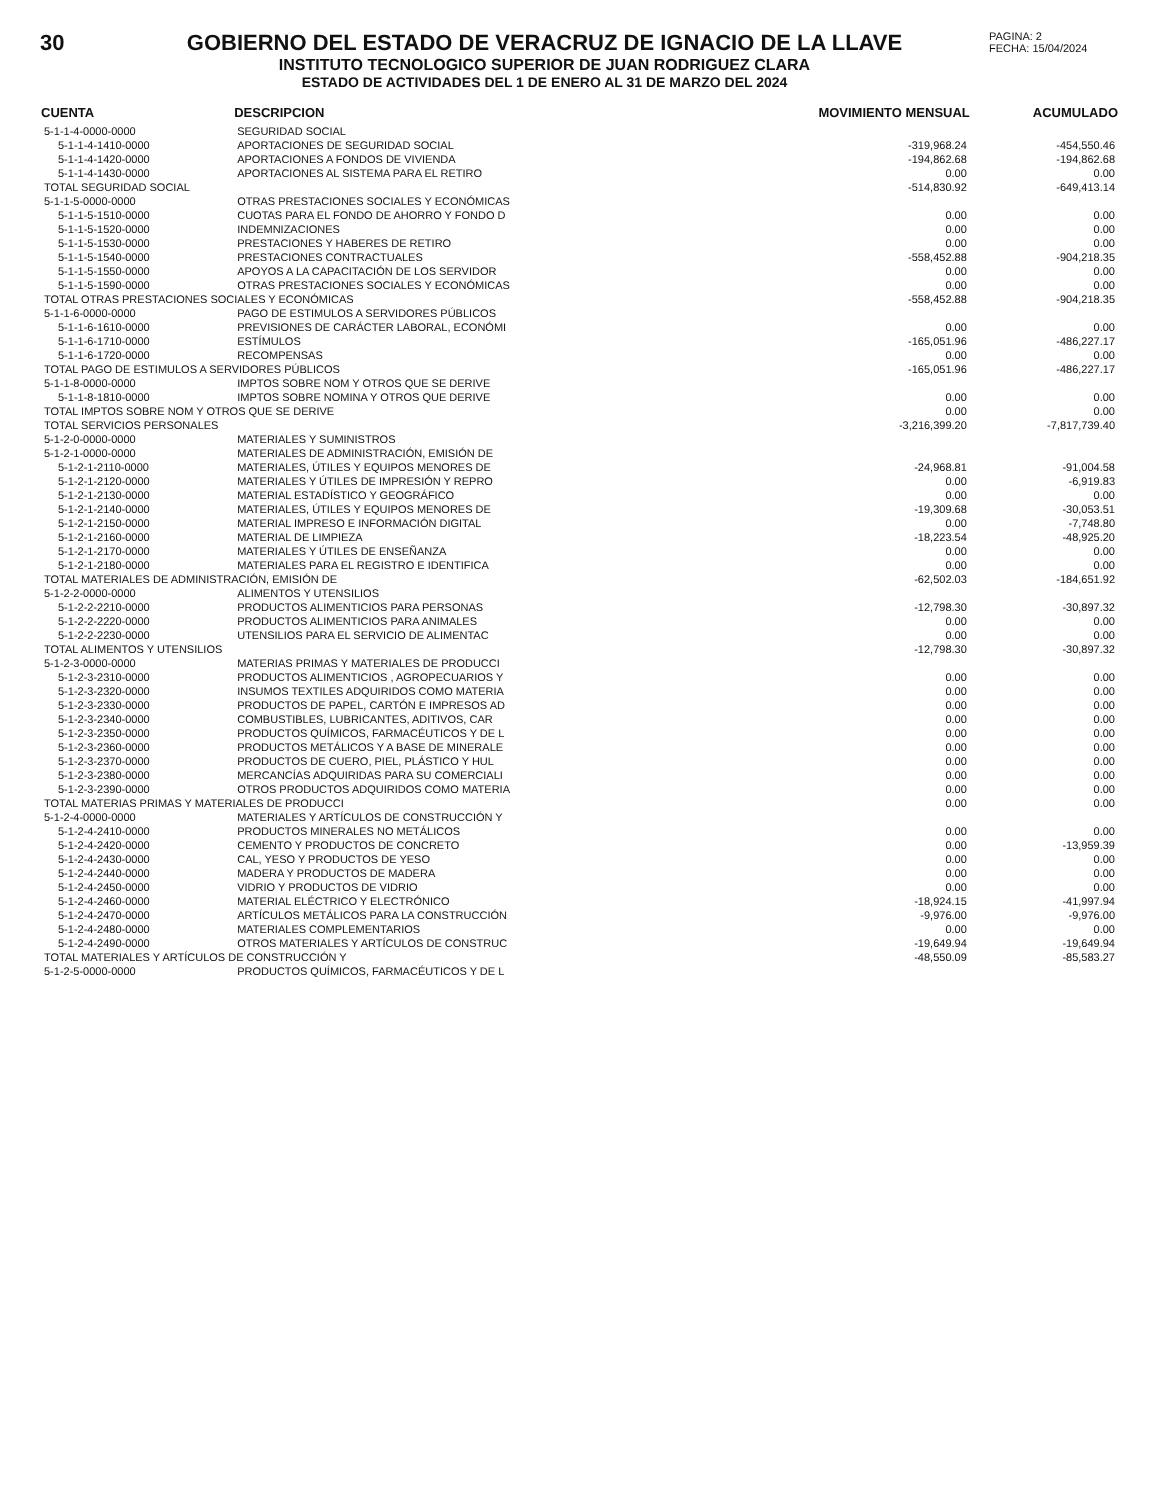30 GOBIERNO DEL ESTADO DE VERACRUZ DE IGNACIO DE LA LLAVE
INSTITUTO TECNOLOGICO SUPERIOR DE JUAN RODRIGUEZ CLARA
ESTADO DE ACTIVIDADES DEL 1 DE ENERO AL 31 DE MARZO DEL 2024
PAGINA: 2
FECHA: 15/04/2024
| CUENTA | DESCRIPCION | MOVIMIENTO MENSUAL | ACUMULADO |
| --- | --- | --- | --- |
| 5-1-1-4-0000-0000 | SEGURIDAD SOCIAL | | |
| 5-1-1-4-1410-0000 | APORTACIONES DE SEGURIDAD SOCIAL | -319,968.24 | -454,550.46 |
| 5-1-1-4-1420-0000 | APORTACIONES A FONDOS DE VIVIENDA | -194,862.68 | -194,862.68 |
| 5-1-1-4-1430-0000 | APORTACIONES AL SISTEMA PARA EL RETIRO | 0.00 | 0.00 |
| TOTAL SEGURIDAD SOCIAL | | -514,830.92 | -649,413.14 |
| 5-1-1-5-0000-0000 | OTRAS PRESTACIONES SOCIALES Y ECONÓMICAS | | |
| 5-1-1-5-1510-0000 | CUOTAS PARA EL FONDO DE AHORRO Y FONDO D | 0.00 | 0.00 |
| 5-1-1-5-1520-0000 | INDEMNIZACIONES | 0.00 | 0.00 |
| 5-1-1-5-1530-0000 | PRESTACIONES Y HABERES DE RETIRO | 0.00 | 0.00 |
| 5-1-1-5-1540-0000 | PRESTACIONES CONTRACTUALES | -558,452.88 | -904,218.35 |
| 5-1-1-5-1550-0000 | APOYOS A LA CAPACITACIÓN DE LOS SERVIDOR | 0.00 | 0.00 |
| 5-1-1-5-1590-0000 | OTRAS PRESTACIONES SOCIALES Y ECONÓMICAS | 0.00 | 0.00 |
| TOTAL OTRAS PRESTACIONES SOCIALES Y ECONÓMICAS | | -558,452.88 | -904,218.35 |
| 5-1-1-6-0000-0000 | PAGO DE ESTIMULOS A SERVIDORES PÚBLICOS | | |
| 5-1-1-6-1610-0000 | PREVISIONES DE CARÁCTER LABORAL, ECONÓMI | 0.00 | 0.00 |
| 5-1-1-6-1710-0000 | ESTÍMULOS | -165,051.96 | -486,227.17 |
| 5-1-1-6-1720-0000 | RECOMPENSAS | 0.00 | 0.00 |
| TOTAL PAGO DE ESTIMULOS A SERVIDORES PÚBLICOS | | -165,051.96 | -486,227.17 |
| 5-1-1-8-0000-0000 | IMPTOS SOBRE NOM Y OTROS QUE SE DERIVE | | |
| 5-1-1-8-1810-0000 | IMPTOS SOBRE NOMINA Y OTROS QUE DERIVE | 0.00 | 0.00 |
| TOTAL IMPTOS SOBRE NOM Y OTROS QUE SE DERIVE | | 0.00 | 0.00 |
| TOTAL SERVICIOS PERSONALES | | -3,216,399.20 | -7,817,739.40 |
| 5-1-2-0-0000-0000 | MATERIALES Y SUMINISTROS | | |
| 5-1-2-1-0000-0000 | MATERIALES DE ADMINISTRACIÓN, EMISIÓN DE | | |
| 5-1-2-1-2110-0000 | MATERIALES, ÚTILES Y EQUIPOS MENORES DE | -24,968.81 | -91,004.58 |
| 5-1-2-1-2120-0000 | MATERIALES Y ÚTILES DE IMPRESIÓN Y REPRO | 0.00 | -6,919.83 |
| 5-1-2-1-2130-0000 | MATERIAL ESTADÍSTICO Y GEOGRÁFICO | 0.00 | 0.00 |
| 5-1-2-1-2140-0000 | MATERIALES, ÚTILES Y EQUIPOS MENORES DE | -19,309.68 | -30,053.51 |
| 5-1-2-1-2150-0000 | MATERIAL IMPRESO E INFORMACIÓN DIGITAL | 0.00 | -7,748.80 |
| 5-1-2-1-2160-0000 | MATERIAL DE LIMPIEZA | -18,223.54 | -48,925.20 |
| 5-1-2-1-2170-0000 | MATERIALES Y ÚTILES DE ENSEÑANZA | 0.00 | 0.00 |
| 5-1-2-1-2180-0000 | MATERIALES PARA EL REGISTRO E IDENTIFICA | 0.00 | 0.00 |
| TOTAL MATERIALES DE ADMINISTRACIÓN, EMISIÓN DE | | -62,502.03 | -184,651.92 |
| 5-1-2-2-0000-0000 | ALIMENTOS Y UTENSILIOS | | |
| 5-1-2-2-2210-0000 | PRODUCTOS ALIMENTICIOS PARA PERSONAS | -12,798.30 | -30,897.32 |
| 5-1-2-2-2220-0000 | PRODUCTOS ALIMENTICIOS PARA ANIMALES | 0.00 | 0.00 |
| 5-1-2-2-2230-0000 | UTENSILIOS PARA EL SERVICIO DE ALIMENTAC | 0.00 | 0.00 |
| TOTAL ALIMENTOS Y UTENSILIOS | | -12,798.30 | -30,897.32 |
| 5-1-2-3-0000-0000 | MATERIAS PRIMAS Y MATERIALES DE PRODUCCI | | |
| 5-1-2-3-2310-0000 | PRODUCTOS ALIMENTICIOS , AGROPECUARIOS Y | 0.00 | 0.00 |
| 5-1-2-3-2320-0000 | INSUMOS TEXTILES ADQUIRIDOS COMO MATERIA | 0.00 | 0.00 |
| 5-1-2-3-2330-0000 | PRODUCTOS DE PAPEL, CARTÓN E IMPRESOS AD | 0.00 | 0.00 |
| 5-1-2-3-2340-0000 | COMBUSTIBLES, LUBRICANTES, ADITIVOS, CAR | 0.00 | 0.00 |
| 5-1-2-3-2350-0000 | PRODUCTOS QUÍMICOS, FARMACÉUTICOS Y DE L | 0.00 | 0.00 |
| 5-1-2-3-2360-0000 | PRODUCTOS METÁLICOS Y A BASE DE MINERALE | 0.00 | 0.00 |
| 5-1-2-3-2370-0000 | PRODUCTOS DE CUERO, PIEL, PLÁSTICO Y HUL | 0.00 | 0.00 |
| 5-1-2-3-2380-0000 | MERCANCÍAS ADQUIRIDAS PARA SU COMERCIALI | 0.00 | 0.00 |
| 5-1-2-3-2390-0000 | OTROS PRODUCTOS ADQUIRIDOS COMO MATERIA | 0.00 | 0.00 |
| TOTAL MATERIAS PRIMAS Y MATERIALES DE PRODUCCI | | 0.00 | 0.00 |
| 5-1-2-4-0000-0000 | MATERIALES Y ARTÍCULOS DE CONSTRUCCIÓN Y | | |
| 5-1-2-4-2410-0000 | PRODUCTOS MINERALES NO METÁLICOS | 0.00 | 0.00 |
| 5-1-2-4-2420-0000 | CEMENTO Y PRODUCTOS DE CONCRETO | 0.00 | -13,959.39 |
| 5-1-2-4-2430-0000 | CAL, YESO Y PRODUCTOS DE YESO | 0.00 | 0.00 |
| 5-1-2-4-2440-0000 | MADERA Y PRODUCTOS DE MADERA | 0.00 | 0.00 |
| 5-1-2-4-2450-0000 | VIDRIO Y PRODUCTOS DE VIDRIO | 0.00 | 0.00 |
| 5-1-2-4-2460-0000 | MATERIAL ELÉCTRICO Y ELECTRÓNICO | -18,924.15 | -41,997.94 |
| 5-1-2-4-2470-0000 | ARTÍCULOS METÁLICOS PARA LA CONSTRUCCIÓN | -9,976.00 | -9,976.00 |
| 5-1-2-4-2480-0000 | MATERIALES COMPLEMENTARIOS | 0.00 | 0.00 |
| 5-1-2-4-2490-0000 | OTROS MATERIALES Y ARTÍCULOS DE CONSTRUC | -19,649.94 | -19,649.94 |
| TOTAL MATERIALES Y ARTÍCULOS DE CONSTRUCCIÓN Y | | -48,550.09 | -85,583.27 |
| 5-1-2-5-0000-0000 | PRODUCTOS QUÍMICOS, FARMACÉUTICOS Y DE L | | |